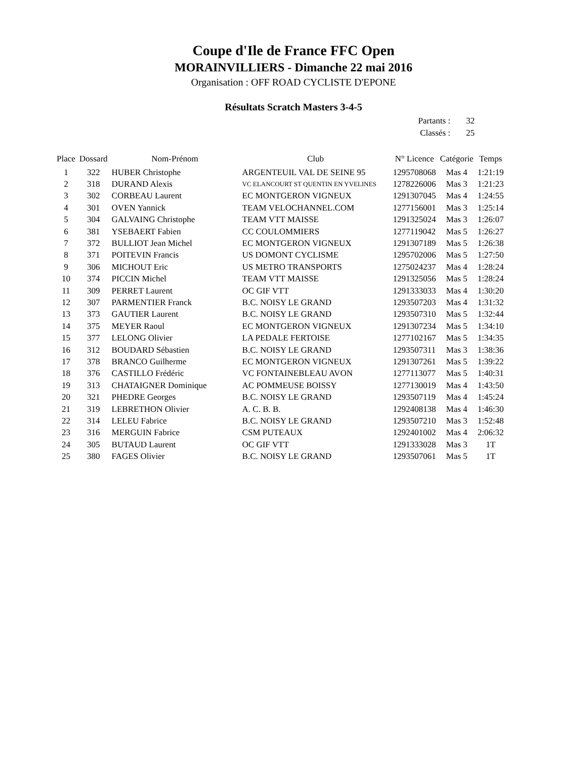Coupe d'Ile de France FFC Open
MORAINVILLIERS - Dimanche 22 mai 2016
Organisation : OFF ROAD CYCLISTE D'EPONE
Résultats Scratch Masters 3-4-5
Partants : 32
Classés : 25
| Place | Dossard | Nom-Prénom | Club | N° Licence | Catégorie | Temps |
| --- | --- | --- | --- | --- | --- | --- |
| 1 | 322 | HUBER Christophe | ARGENTEUIL VAL DE SEINE 95 | 1295708068 | Mas 4 | 1:21:19 |
| 2 | 318 | DURAND Alexis | VC ELANCOURT ST QUENTIN EN YVELINES | 1278226006 | Mas 3 | 1:21:23 |
| 3 | 302 | CORBEAU Laurent | EC MONTGERON VIGNEUX | 1291307045 | Mas 4 | 1:24:55 |
| 4 | 301 | OVEN Yannick | TEAM VELOCHANNEL.COM | 1277156001 | Mas 3 | 1:25:14 |
| 5 | 304 | GALVAING Christophe | TEAM VTT MAISSE | 1291325024 | Mas 3 | 1:26:07 |
| 6 | 381 | YSEBAERT Fabien | CC COULOMMIERS | 1277119042 | Mas 5 | 1:26:27 |
| 7 | 372 | BULLIOT Jean Michel | EC MONTGERON VIGNEUX | 1291307189 | Mas 5 | 1:26:38 |
| 8 | 371 | POITEVIN Francis | US DOMONT CYCLISME | 1295702006 | Mas 5 | 1:27:50 |
| 9 | 306 | MICHOUT Eric | US METRO TRANSPORTS | 1275024237 | Mas 4 | 1:28:24 |
| 10 | 374 | PICCIN Michel | TEAM VTT MAISSE | 1291325056 | Mas 5 | 1:28:24 |
| 11 | 309 | PERRET Laurent | OC GIF VTT | 1291333033 | Mas 4 | 1:30:20 |
| 12 | 307 | PARMENTIER Franck | B.C. NOISY LE GRAND | 1293507203 | Mas 4 | 1:31:32 |
| 13 | 373 | GAUTIER Laurent | B.C. NOISY LE GRAND | 1293507310 | Mas 5 | 1:32:44 |
| 14 | 375 | MEYER Raoul | EC MONTGERON VIGNEUX | 1291307234 | Mas 5 | 1:34:10 |
| 15 | 377 | LELONG Olivier | LA PEDALE FERTOISE | 1277102167 | Mas 5 | 1:34:35 |
| 16 | 312 | BOUDARD Sébastien | B.C. NOISY LE GRAND | 1293507311 | Mas 3 | 1:38:36 |
| 17 | 378 | BRANCO Guilherme | EC MONTGERON VIGNEUX | 1291307261 | Mas 5 | 1:39:22 |
| 18 | 376 | CASTILLO Frédéric | VC FONTAINEBLEAU AVON | 1277113077 | Mas 5 | 1:40:31 |
| 19 | 313 | CHATAIGNER Dominique | AC POMMEUSE BOISSY | 1277130019 | Mas 4 | 1:43:50 |
| 20 | 321 | PHEDRE Georges | B.C. NOISY LE GRAND | 1293507119 | Mas 4 | 1:45:24 |
| 21 | 319 | LEBRETHON Olivier | A. C. B. B. | 1292408138 | Mas 4 | 1:46:30 |
| 22 | 314 | LELEU Fabrice | B.C. NOISY LE GRAND | 1293507210 | Mas 3 | 1:52:48 |
| 23 | 316 | MERGUIN Fabrice | CSM PUTEAUX | 1292401002 | Mas 4 | 2:06:32 |
| 24 | 305 | BUTAUD Laurent | OC GIF VTT | 1291333028 | Mas 3 | 1T |
| 25 | 380 | FAGES Olivier | B.C. NOISY LE GRAND | 1293507061 | Mas 5 | 1T |